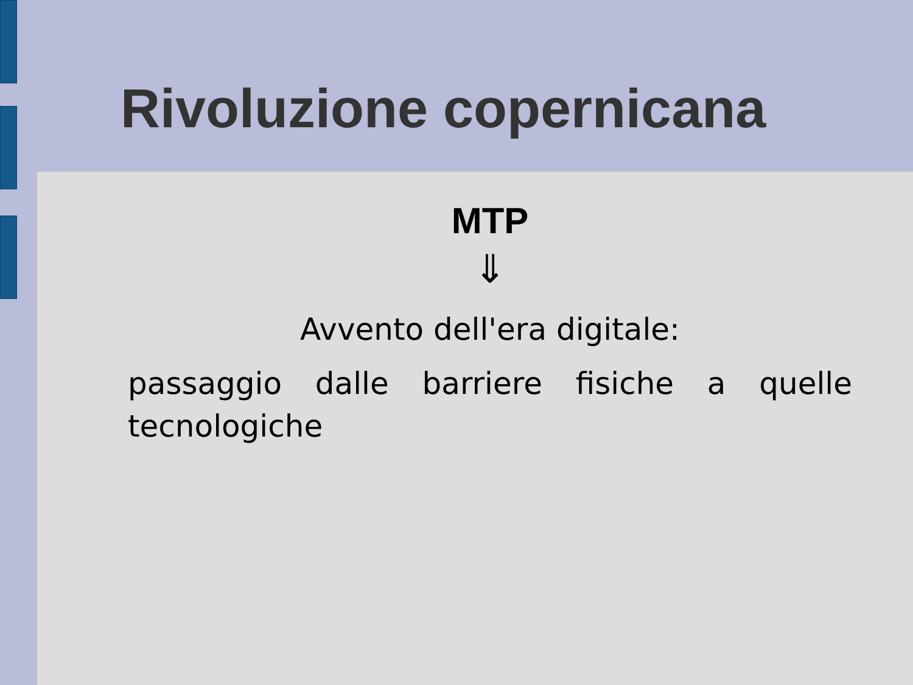Rivoluzione copernicana
MTP
⇓
Avvento dell'era digitale:
passaggio dalle barriere fisiche a quelle tecnologiche